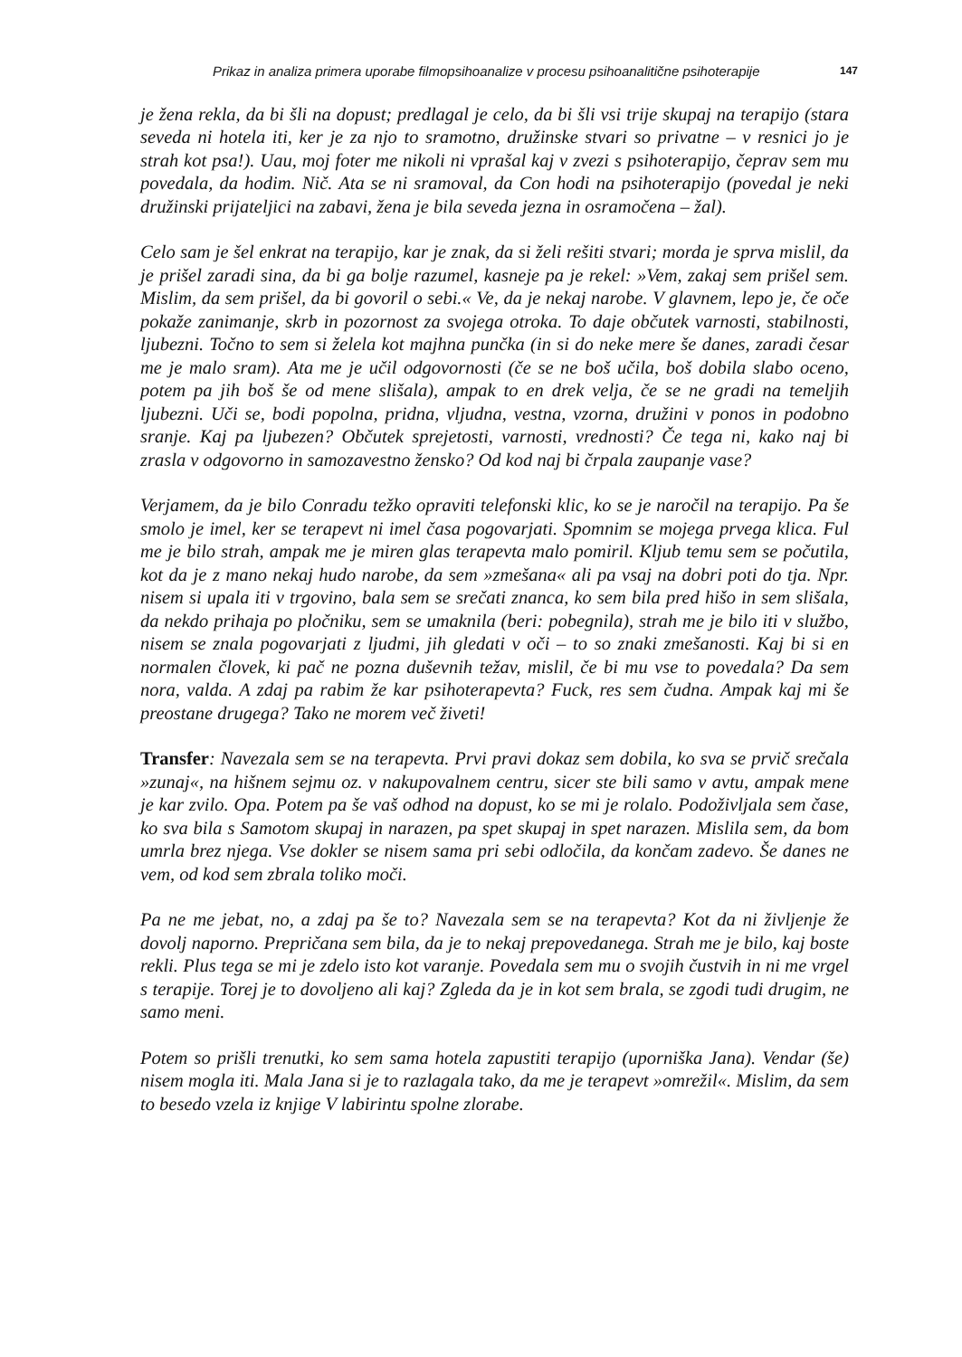Prikaz in analiza primera uporabe filmopsihoanalize v procesu psihoanalitične psihoterapije 147
je žena rekla, da bi šli na dopust; predlagal je celo, da bi šli vsi trije skupaj na terapijo (stara seveda ni hotela iti, ker je za njo to sramotno, družinske stvari so privatne – v resnici jo je strah kot psa!). Uau, moj foter me nikoli ni vprašal kaj v zvezi s psihoterapijo, čeprav sem mu povedala, da hodim. Nič. Ata se ni sramoval, da Con hodi na psihoterapijo (povedal je neki družinski prijateljici na zabavi, žena je bila seveda jezna in osramočena – žal).
Celo sam je šel enkrat na terapijo, kar je znak, da si želi rešiti stvari; morda je sprva mislil, da je prišel zaradi sina, da bi ga bolje razumel, kasneje pa je rekel: »Vem, zakaj sem prišel sem. Mislim, da sem prišel, da bi govoril o sebi.« Ve, da je nekaj narobe. V glavnem, lepo je, če oče pokaže zanimanje, skrb in pozornost za svojega otroka. To daje občutek varnosti, stabilnosti, ljubezni. Točno to sem si želela kot majhna punčka (in si do neke mere še danes, zaradi česar me je malo sram). Ata me je učil odgovornosti (če se ne boš učila, boš dobila slabo oceno, potem pa jih boš še od mene slišala), ampak to en drek velja, če se ne gradi na temeljih ljubezni. Uči se, bodi popolna, pridna, vljudna, vestna, vzorna, družini v ponos in podobno sranje. Kaj pa ljubezen? Občutek sprejetosti, varnosti, vrednosti? Če tega ni, kako naj bi zrasla v odgovorno in samozavestno žensko? Od kod naj bi črpala zaupanje vase?
Verjamem, da je bilo Conradu težko opraviti telefonski klic, ko se je naročil na terapijo. Pa še smolo je imel, ker se terapevt ni imel časa pogovarjati. Spomnim se mojega prvega klica. Ful me je bilo strah, ampak me je miren glas terapevta malo pomiril. Kljub temu sem se počutila, kot da je z mano nekaj hudo narobe, da sem »zmešana« ali pa vsaj na dobri poti do tja. Npr. nisem si upala iti v trgovino, bala sem se srečati znanca, ko sem bila pred hišo in sem slišala, da nekdo prihaja po pločniku, sem se umaknila (beri: pobegnila), strah me je bilo iti v službo, nisem se znala pogovarjati z ljudmi, jih gledati v oči – to so znaki zmešanosti. Kaj bi si en normalen človek, ki pač ne pozna duševnih težav, mislil, če bi mu vse to povedala? Da sem nora, valda. A zdaj pa rabim že kar psihoterapevta? Fuck, res sem čudna. Ampak kaj mi še preostane drugega? Tako ne morem več živeti!
Transfer: Navezala sem se na terapevta. Prvi pravi dokaz sem dobila, ko sva se prvič srečala »zunaj«, na hišnem sejmu oz. v nakupovalnem centru, sicer ste bili samo v avtu, ampak mene je kar zvilo. Opa. Potem pa še vaš odhod na dopust, ko se mi je rolalo. Podoživljala sem čase, ko sva bila s Samotom skupaj in narazen, pa spet skupaj in spet narazen. Mislila sem, da bom umrla brez njega. Vse dokler se nisem sama pri sebi odločila, da končam zadevo. Še danes ne vem, od kod sem zbrala toliko moči.
Pa ne me jebat, no, a zdaj pa še to? Navezala sem se na terapevta? Kot da ni življenje že dovolj naporno. Prepričana sem bila, da je to nekaj prepovedanega. Strah me je bilo, kaj boste rekli. Plus tega se mi je zdelo isto kot varanje. Povedala sem mu o svojih čustvih in ni me vrgel s terapije. Torej je to dovoljeno ali kaj? Zgleda da je in kot sem brala, se zgodi tudi drugim, ne samo meni.
Potem so prišli trenutki, ko sem sama hotela zapustiti terapijo (uporniška Jana). Vendar (še) nisem mogla iti. Mala Jana si je to razlagala tako, da me je terapevt »omrežil«. Mislim, da sem to besedo vzela iz knjige V labirintu spolne zlorabe.